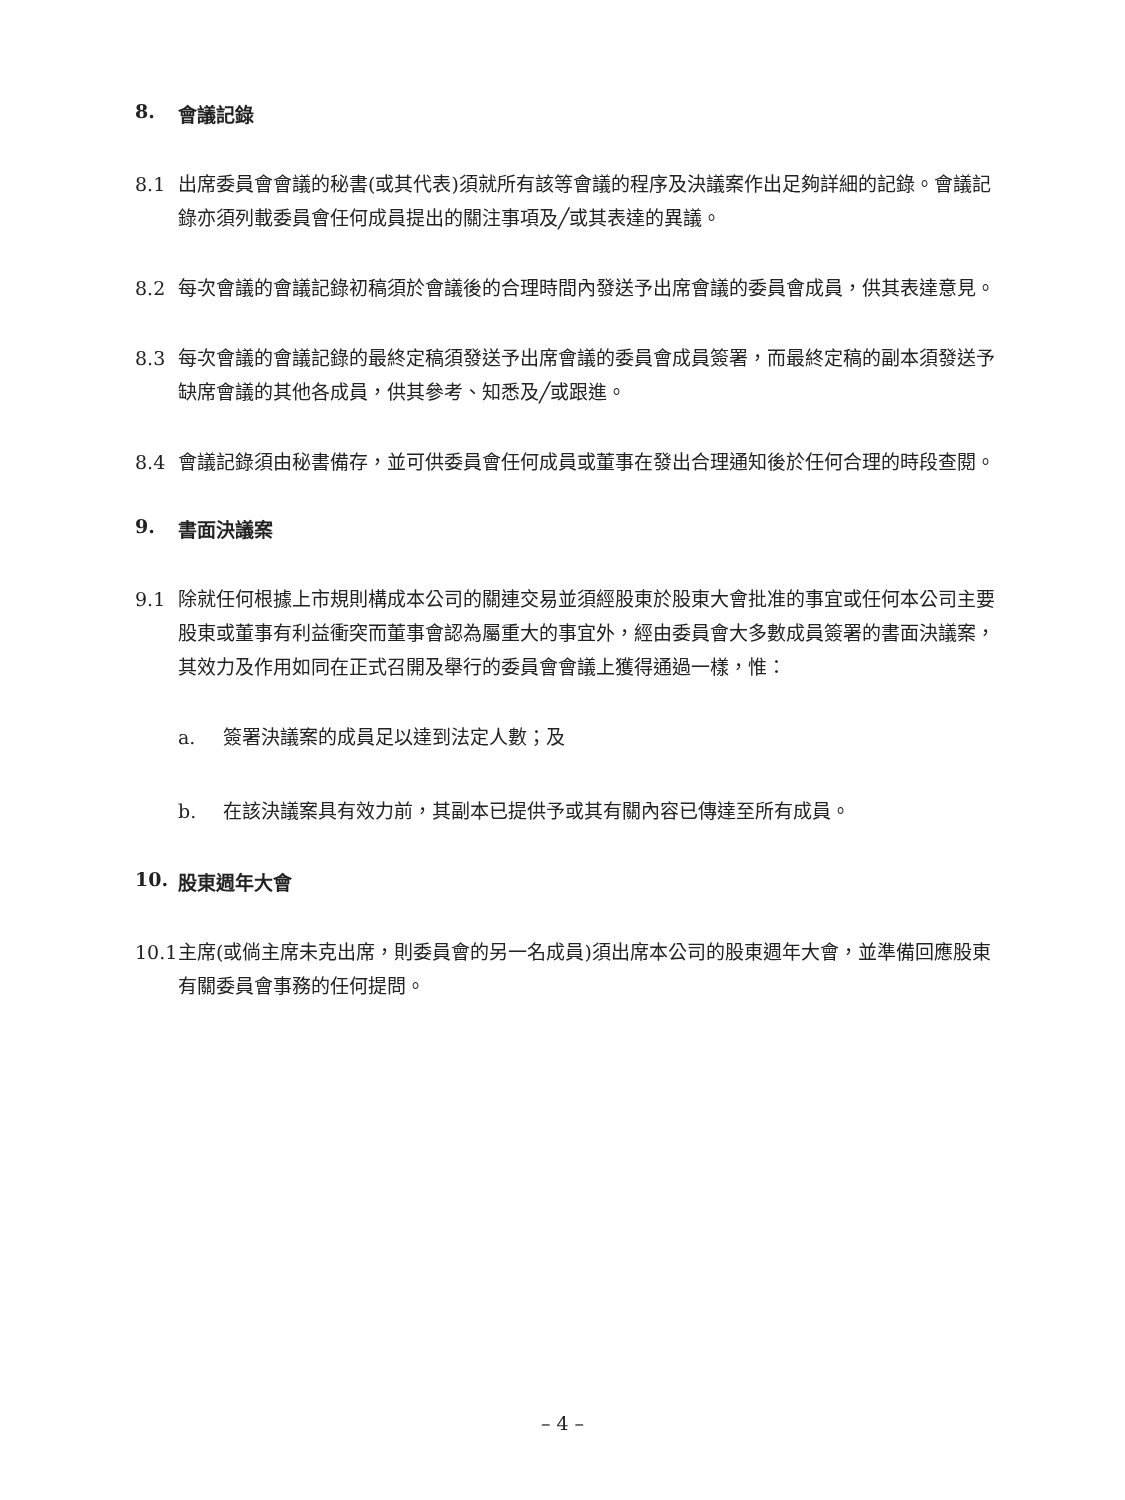8. 會議記錄
8.1 出席委員會會議的秘書(或其代表)須就所有該等會議的程序及決議案作出足夠詳細的記錄。會議記錄亦須列載委員會任何成員提出的關注事項及╱或其表達的異議。
8.2 每次會議的會議記錄初稿須於會議後的合理時間內發送予出席會議的委員會成員，供其表達意見。
8.3 每次會議的會議記錄的最終定稿須發送予出席會議的委員會成員簽署，而最終定稿的副本須發送予缺席會議的其他各成員，供其參考、知悉及╱或跟進。
8.4 會議記錄須由秘書備存，並可供委員會任何成員或董事在發出合理通知後於任何合理的時段查閱。
9. 書面決議案
9.1 除就任何根據上市規則構成本公司的關連交易並須經股東於股東大會批准的事宜或任何本公司主要股東或董事有利益衝突而董事會認為屬重大的事宜外，經由委員會大多數成員簽署的書面決議案，其效力及作用如同在正式召開及舉行的委員會會議上獲得通過一樣，惟：
a. 簽署決議案的成員足以達到法定人數；及
b. 在該決議案具有效力前，其副本已提供予或其有關內容已傳達至所有成員。
10. 股東週年大會
10.1 主席(或倘主席未克出席，則委員會的另一名成員)須出席本公司的股東週年大會，並準備回應股東有關委員會事務的任何提問。
– 4 –